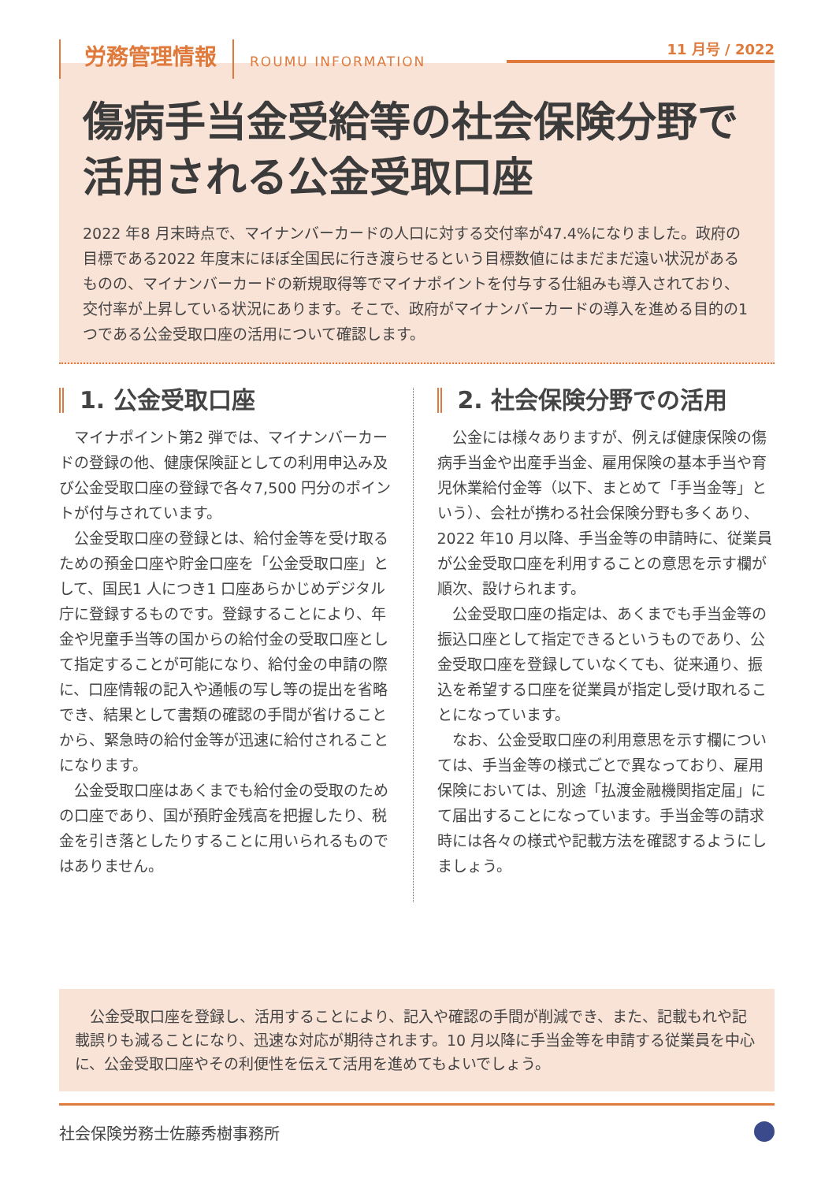労務管理情報 ROUMU INFORMATION 11 月号 / 2022
傷病手当金受給等の社会保険分野で活用される公金受取口座
2022 年8 月末時点で、マイナンバーカードの人口に対する交付率が47.4%になりました。政府の目標である2022 年度末にほぼ全国民に行き渡らせるという目標数値にはまだまだ遠い状況があるものの、マイナンバーカードの新規取得等でマイナポイントを付与する仕組みも導入されており、交付率が上昇している状況にあります。そこで、政府がマイナンバーカードの導入を進める目的の1つである公金受取口座の活用について確認します。
1. 公金受取口座
マイナポイント第2 弾では、マイナンバーカードの登録の他、健康保険証としての利用申込み及び公金受取口座の登録で各々7,500 円分のポイントが付与されています。
公金受取口座の登録とは、給付金等を受け取るための預金口座や貯金口座を「公金受取口座」として、国民1 人につき1 口座あらかじめデジタル庁に登録するものです。登録することにより、年金や児童手当等の国からの給付金の受取口座として指定することが可能になり、給付金の申請の際に、口座情報の記入や通帳の写し等の提出を省略でき、結果として書類の確認の手間が省けることから、緊急時の給付金等が迅速に給付されることになります。
公金受取口座はあくまでも給付金の受取のための口座であり、国が預貯金残高を把握したり、税金を引き落としたりすることに用いられるものではありません。
2. 社会保険分野での活用
公金には様々ありますが、例えば健康保険の傷病手当金や出産手当金、雇用保険の基本手当や育児休業給付金等（以下、まとめて「手当金等」という）、会社が携わる社会保険分野も多くあり、2022 年10 月以降、手当金等の申請時に、従業員が公金受取口座を利用することの意思を示す欄が順次、設けられます。
公金受取口座の指定は、あくまでも手当金等の振込口座として指定できるというものであり、公金受取口座を登録していなくても、従来通り、振込を希望する口座を従業員が指定し受け取れることになっています。
なお、公金受取口座の利用意思を示す欄については、手当金等の様式ごとで異なっており、雇用保険においては、別途「払渡金融機関指定届」にて届出することになっています。手当金等の請求時には各々の様式や記載方法を確認するようにしましょう。
　公金受取口座を登録し、活用することにより、記入や確認の手間が削減でき、また、記載もれや記載誤りも減ることになり、迅速な対応が期待されます。10 月以降に手当金等を申請する従業員を中心に、公金受取口座やその利便性を伝えて活用を進めてもよいでしょう。
社会保険労務士佐藤秀樹事務所